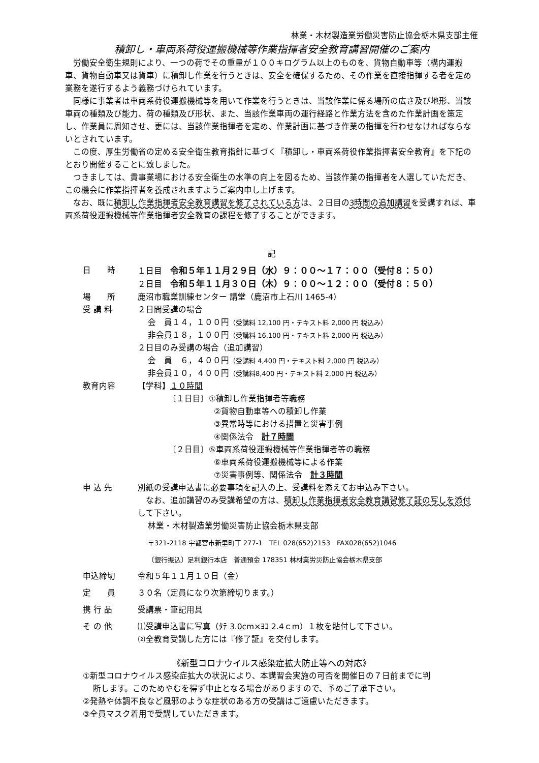林業・木材製造業労働災害防止協会栃木県支部主催
積卸し・車両系荷役運搬機械等作業指揮者安全教育講習開催のご案内
労働安全衛生規則により、一つの荷でその重量が１００キログラム以上のものを、貨物自動車等（構内運搬車、貨物自動車又は貨車）に積卸し作業を行うときは、安全を確保するため、その作業を直接指揮する者を定め業務を遂行するよう義務づけられています。
同様に事業者は車両系荷役運搬機械等を用いて作業を行うときは、当該作業に係る場所の広さ及び地形、当該車両の種類及び能力、荷の種類及び形状、また、当該作業車両の運行経路と作業方法を含めた作業計画を策定し、作業員に周知させ、更には、当該作業指揮者を定め、作業計画に基づき作業の指揮を行わせなければならないとされています。
この度、厚生労働省の定める安全衛生教育指針に基づく『積卸し・車両系荷役作業指揮者安全教育』を下記のとおり開催することに致しました。
つきましては、貴事業場における安全衛生の水準の向上を図るため、当該作業の指揮者を人選していただき、この機会に作業指揮者を養成されますようご案内申し上げます。
なお、既に積卸し作業指揮者安全教育講習を修了されている方は、２日目の3時間の追加講習を受講すれば、車両系荷役運搬機械等作業指揮者安全教育の課程を修了することができます。
記
日　　時 １日目　令和５年１１月２９日（水）９：００～１７：００（受付８：５０）
２日目　令和５年１１月３０日（木）９：００～１２：００（受付８：５０）
場　　所 鹿沼市職業訓練センター 講堂（鹿沼市上石川 1465-4）
受 講 料 ２日間受講の場合
会　員１４，１００円（受講料 12,100 円・テキスト料 2,000 円 税込み）
非会員１８，１００円（受講料 16,100 円・テキスト料 2,000 円 税込み）
２日目のみ受講の場合（追加講習）
会　員　６，４００円（受講料 4,400 円・テキスト料 2,000 円 税込み）
非会員１０，４００円（受講料8,400 円・テキスト料 2,000 円 税込み）
教育内容 【学科】１０時間
〔１日目〕①積卸し作業指揮者等職務
②貨物自動車等への積卸し作業
③異常時等における措置と災害事例
④関係法令　計７時間
〔２日目〕⑤車両系荷役運搬機械等作業指揮者等の職務
⑥車両系荷役運搬機械等による作業
⑦災害事例等、関係法令　計３時間
申 込 先 別紙の受講申込書に必要事項を記入の上、受講料を添えてお申込み下さい。
　なお、追加講習のみ受講希望の方は、積卸し作業指揮者安全教育講習修了証の写しを添付して下さい。
林業・木材製造業労働災害防止協会栃木県支部
〒321-2118 宇都宮市新里町丁 277-1　TEL 028(652)2153　FAX028(652)1046
〔銀行振込〕足利銀行本店　普通預金 178351 林材業労災防止協会栃木県支部
申込締切 令和５年１１月１０日（金）
定　　員 ３０名（定員になり次第締切ります。）
携 行 品 受講票・筆記用具
そ の 他 ⑴受講申込書に写真（ﾀﾃ 3.0cm×ﾖｺ 2.4ｃm）１枚を貼付して下さい。
⑵全教育受講した方には『修了証』を交付します。
《新型コロナウイルス感染症拡大防止等への対応》
①新型コロナウイルス感染症拡大の状況により、本講習会実施の可否を開催日の７日前までに判
断します。このためやむを得ず中止となる場合がありますので、予めご了承下さい。
②発熱や体調不良など風邪のような症状のある方の受講はご遠慮いただきます。
③全員マスク着用で受講していただきます。